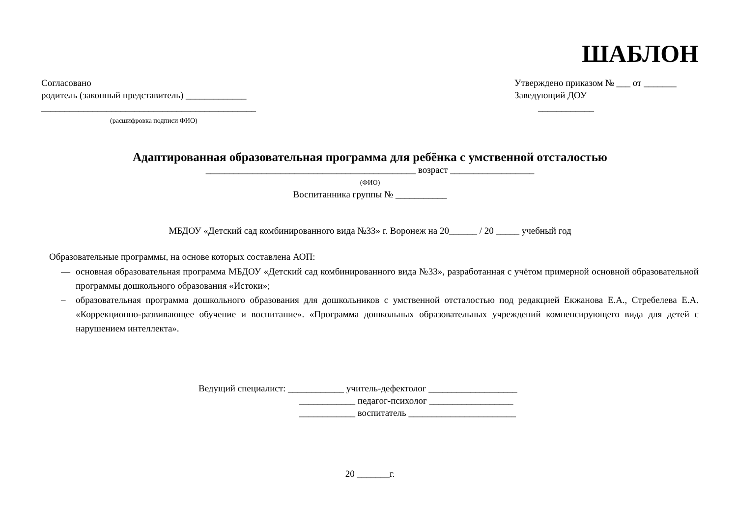ШАБЛОН
Согласовано
родитель (законный представитель) _____________
______________________________________________
(расшифровка подписи ФИО)
Утверждено приказом № ___ от _______
Заведующий ДОУ
____________
Адаптированная образовательная программа для ребёнка с умственной отсталостью
_____________________________________________ возраст __________________
(ФИО)
Воспитанника группы № ___________
МБДОУ «Детский сад комбинированного вида №33» г. Воронеж на 20______ / 20 _____ учебный год
Образовательные программы, на основе которых составлена АОП:
— основная образовательная программа МБДОУ «Детский сад комбинированного вида №33», разработанная с учётом примерной основной образовательной программы дошкольного образования «Истоки»;
– образовательная программа дошкольного образования для дошкольников с умственной отсталостью под редакцией Екжанова Е.А., Стребелева Е.А. «Коррекционно-развивающее обучение и воспитание». «Программа дошкольных образовательных учреждений компенсирующего вида для детей с нарушением интеллекта».
Ведущий специалист: ____________ учитель-дефектолог ___________________
____________ педагог-психолог __________________
____________ воспитатель _______________________
20 _______г.